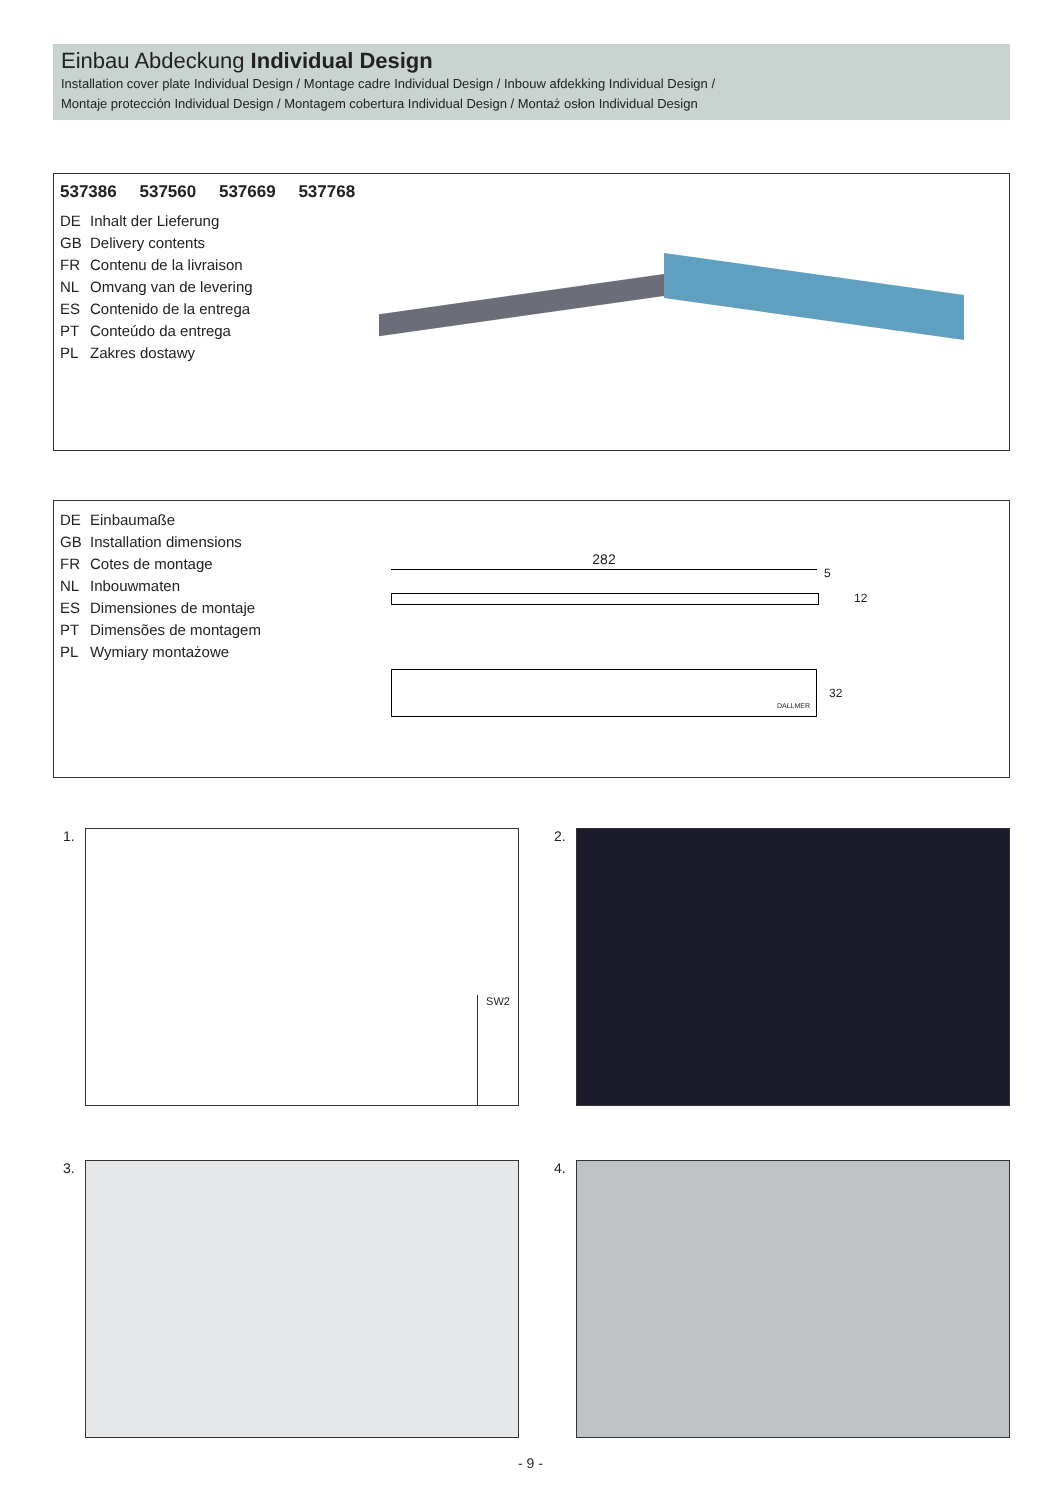Einbau Abdeckung Individual Design
Installation cover plate Individual Design / Montage cadre Individual Design / Inbouw afdekking Individual Design /
Montaje protección Individual Design / Montagem cobertura Individual Design / Montaż osłon Individual Design
537386 537560 537669 537768
DE Inhalt der Lieferung
GB Delivery contents
FR Contenu de la livraison
NL Omvang van de levering
ES Contenido de la entrega
PT Conteúdo da entrega
PL Zakres dostawy
DE Einbaumaße
GB Installation dimensions
FR Cotes de montage
NL Inbouwmaten
ES Dimensiones de montaje
PT Dimensões de montagem
PL Wymiary montażowe
282
5
12
DALLMER
32
1. SW2 2.
3. 4.
- 9 -